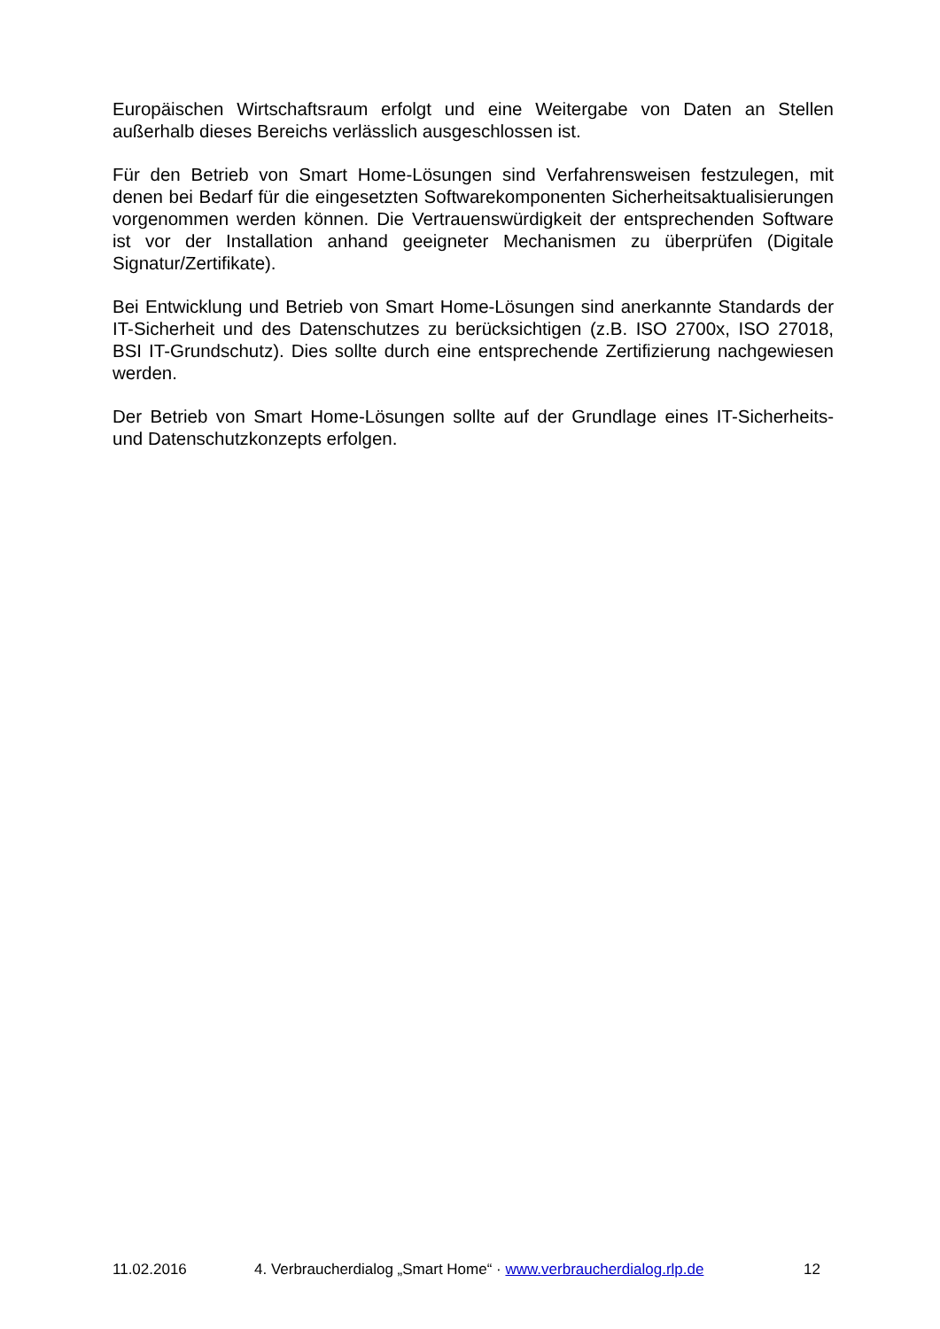Europäischen Wirtschaftsraum erfolgt und eine Weitergabe von Daten an Stellen außerhalb dieses Bereichs verlässlich ausgeschlossen ist.
Für den Betrieb von Smart Home-Lösungen sind Verfahrensweisen festzulegen, mit denen bei Bedarf für die eingesetzten Softwarekomponenten Sicherheitsaktualisierungen vorgenommen werden können. Die Vertrauenswürdigkeit der entsprechenden Software ist vor der Installation anhand geeigneter Mechanismen zu überprüfen (Digitale Signatur/Zertifikate).
Bei Entwicklung und Betrieb von Smart Home-Lösungen sind anerkannte Standards der IT-Sicherheit und des Datenschutzes zu berücksichtigen (z.B. ISO 2700x, ISO 27018, BSI IT-Grundschutz). Dies sollte durch eine entsprechende Zertifizierung nachgewiesen werden.
Der Betrieb von Smart Home-Lösungen sollte auf der Grundlage eines IT-Sicherheits- und Datenschutzkonzepts erfolgen.
11.02.2016 4. Verbraucherdialog „Smart Home“ · www.verbraucherdialog.rlp.de 12